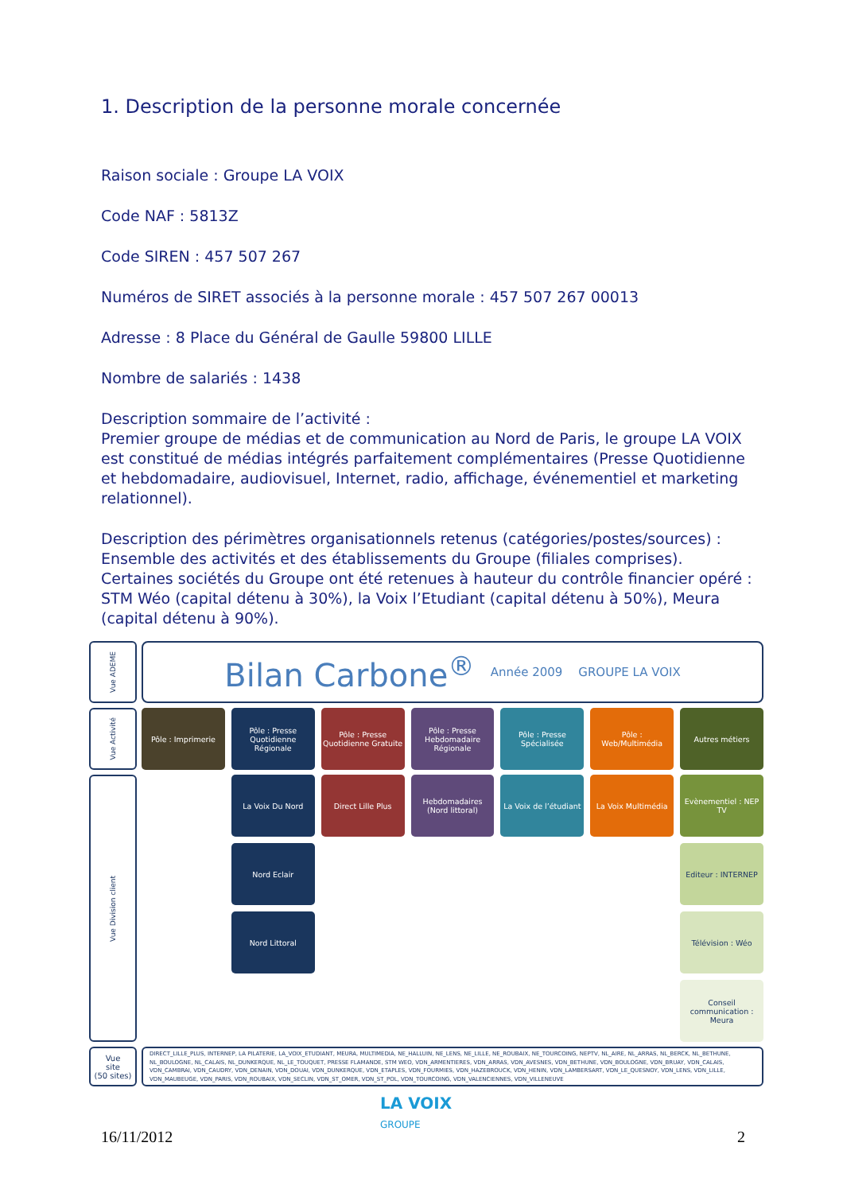1. Description de la personne morale concernée
Raison sociale : Groupe LA VOIX
Code NAF : 5813Z
Code SIREN : 457 507 267
Numéros de SIRET associés à la personne morale : 457 507 267 00013
Adresse : 8 Place du Général de Gaulle 59800 LILLE
Nombre de salariés : 1438
Description sommaire de l’activité :
Premier groupe de médias et de communication au Nord de Paris, le groupe LA VOIX est constitué de médias intégrés parfaitement complémentaires (Presse Quotidienne et hebdomadaire, audiovisuel, Internet, radio, affichage, événementiel et marketing relationnel).
Description des périmètres organisationnels retenus (catégories/postes/sources) :
Ensemble des activités et des établissements du Groupe (filiales comprises). Certaines sociétés du Groupe ont été retenues à hauteur du contrôle financier opéré : STM Wéo (capital détenu à 30%), la Voix l’Etudiant (capital détenu à 50%), Meura (capital détenu à 90%).
Vue ADEME
Bilan Carbone<sup>®</sup> Année 2009 GROUPE LA VOIX
Vue Activité
Pôle : Imprimerie
Pôle : Presse Quotidienne Régionale
Pôle : Presse Quotidienne Gratuite
Pôle : Presse Hebdomadaire Régionale
Pôle : Presse Spécialisée
Pôle : Web/Multimédia
Autres métiers
Vue Division client
La Voix Du Nord
Direct Lille Plus
Hebdomadaires (Nord littoral)
La Voix de l’étudiant
La Voix Multimédia
Evènementiel : NEP TV
Nord Eclair
Editeur : INTERNEP
Nord Littoral
Télévision : Wéo
Conseil communication : Meura
Vue
site
(50 sites)
DIRECT_LILLE_PLUS, INTERNEP, LA PILATERIE, LA_VOIX_ETUDIANT, MEURA, MULTIMEDIA, NE_HALLUIN, NE_LENS, NE_LILLE, NE_ROUBAIX, NE_TOURCOING, NEPTV, NL_AIRE, NL_ARRAS, NL_BERCK, NL_BETHUNE, NL_BOULOGNE, NL_CALAIS, NL_DUNKERQUE, NL_LE_TOUQUET, PRESSE FLAMANDE, STM WEO, VDN_ARMENTIERES, VDN_ARRAS, VDN_AVESNES, VDN_BETHUNE, VDN_BOULOGNE, VDN_BRUAY, VDN_CALAIS, VDN_CAMBRAI, VDN_CAUDRY, VDN_DENAIN, VDN_DOUAI, VDN_DUNKERQUE, VDN_ETAPLES, VDN_FOURMIES, VDN_HAZEBROUCK, VDN_HENIN, VDN_LAMBERSART, VDN_LE_QUESNOY, VDN_LENS, VDN_LILLE, VDN_MAUBEUGE, VDN_PARIS, VDN_ROUBAIX, VDN_SECLIN, VDN_ST_OMER, VDN_ST_POL, VDN_TOURCOING, VDN_VALENCIENNES, VDN_VILLENEUVE
LA VOIX
GROUPE
16/11/2012 2